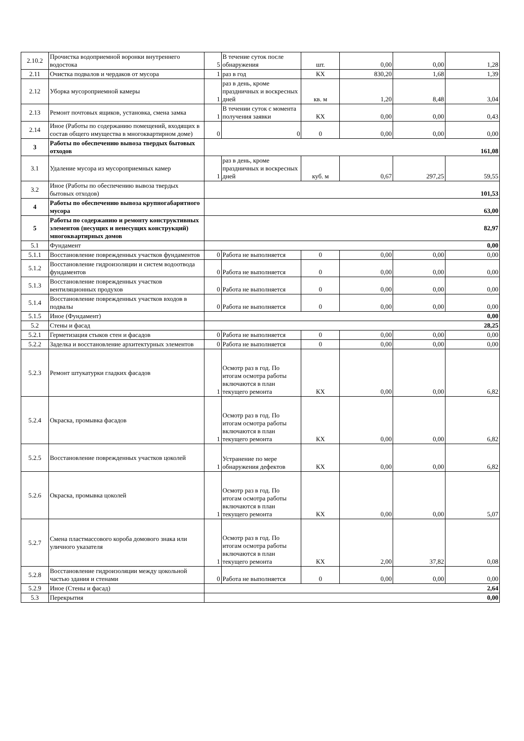| 2.10.2 | Прочистка водоприемной воронки внутреннего водостока | 5 | В течение суток после обнаружения | шт. | 0,00 | 0,00 | 1,28 |
| 2.11 | Очистка подвалов и чердаков от мусора | 1 | раз в год | КХ | 830,20 | 1,68 | 1,39 |
| 2.12 | Уборка мусороприемной камеры | 1 | раз в день, кроме праздничных и воскресных дней | кв. м | 1,20 | 8,48 | 3,04 |
| 2.13 | Ремонт почтовых ящиков, установка, смена замка | 1 | В течении суток с момента получения заявки | КХ | 0,00 | 0,00 | 0,43 |
| 2.14 | Иное (Работы по содержанию помещений, входящих в состав общего имущества в многоквартирном доме) | 0 | 0 | 0 | 0,00 | 0,00 | 0,00 |
| 3 | Работы по обеспечению вывоза твердых бытовых отходов | 161,08 | | | | | |
| 3.1 | Удаление мусора из мусороприемных камер | 1 | раз в день, кроме праздничных и воскресных дней | куб. м | 0,67 | 297,25 | 59,55 |
| 3.2 | Иное (Работы по обеспечению вывоза твердых бытовых отходов) | 101,53 | | | | | |
| 4 | Работы по обеспечению вывоза крупногабаритного мусора | 63,00 | | | | | |
| 5 | Работы по содержанию и ремонту конструктивных элементов (несущих и ненесущих конструкций) многоквартирных домов | 82,97 | | | | | |
| 5.1 | Фундамент | 0,00 | | | | | |
| 5.1.1 | Восстановление поврежденных участков фундаментов | 0 | Работа не выполняется | 0 | 0,00 | 0,00 | 0,00 |
| 5.1.2 | Восстановление гидроизоляции и систем водоотвода фундаментов | 0 | Работа не выполняется | 0 | 0,00 | 0,00 | 0,00 |
| 5.1.3 | Восстановление поврежденных участков вентиляционных продухов | 0 | Работа не выполняется | 0 | 0,00 | 0,00 | 0,00 |
| 5.1.4 | Восстановление поврежденных участков входов в подвалы | 0 | Работа не выполняется | 0 | 0,00 | 0,00 | 0,00 |
| 5.1.5 | Иное (Фундамент) | 0,00 | | | | | |
| 5.2 | Стены и фасад | 28,25 | | | | | |
| 5.2.1 | Герметизация стыков стен и фасадов | 0 | Работа не выполняется | 0 | 0,00 | 0,00 | 0,00 |
| 5.2.2 | Заделка и восстановление архитектурных элементов | 0 | Работа не выполняется | 0 | 0,00 | 0,00 | 0,00 |
| 5.2.3 | Ремонт штукатурки гладких фасадов | 1 | Осмотр раз в год. По итогам осмотра работы включаются в план текущего ремонта | КХ | 0,00 | 0,00 | 6,82 |
| 5.2.4 | Окраска, промывка фасадов | 1 | Осмотр раз в год. По итогам осмотра работы включаются в план текущего ремонта | КХ | 0,00 | 0,00 | 6,82 |
| 5.2.5 | Восстановление поврежденных участков цоколей | 1 | Устранение по мере обнаружения дефектов | КХ | 0,00 | 0,00 | 6,82 |
| 5.2.6 | Окраска, промывка цоколей | 1 | Осмотр раз в год. По итогам осмотра работы включаются в план текущего ремонта | КХ | 0,00 | 0,00 | 5,07 |
| 5.2.7 | Смена пластмассового короба домового знака или уличного указателя | 1 | Осмотр раз в год. По итогам осмотра работы включаются в план текущего ремонта | КХ | 2,00 | 37,82 | 0,08 |
| 5.2.8 | Восстановление гидроизоляции между цокольной частью здания и стенами | 0 | Работа не выполняется | 0 | 0,00 | 0,00 | 0,00 |
| 5.2.9 | Иное (Стены и фасад) | 2,64 | | | | | |
| 5.3 | Перекрытия | 0,00 | | | | | |